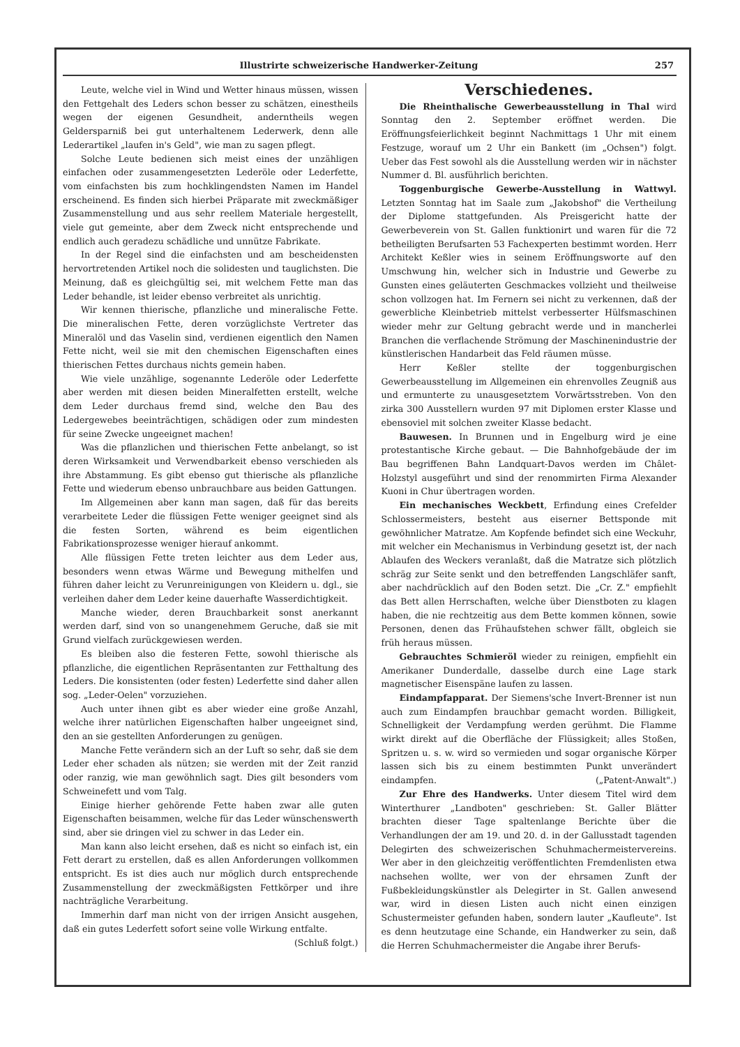Illustrirte schweizerische Handwerker-Zeitung 257
Leute, welche viel in Wind und Wetter hinaus müssen, wissen den Fettgehalt des Leders schon besser zu schätzen, einestheils wegen der eigenen Gesundheit, anderntheils wegen Geldersparniß bei gut unterhaltenem Lederwerk, denn alle Lederartikel „laufen in's Geld", wie man zu sagen pflegt.
Solche Leute bedienen sich meist eines der unzähligen einfachen oder zusammengesetzten Lederöle oder Lederfette, vom einfachsten bis zum hochklingendsten Namen im Handel erscheinend. Es finden sich hierbei Präparate mit zweckmäßiger Zusammenstellung und aus sehr reellem Materiale hergestellt, viele gut gemeinte, aber dem Zweck nicht entsprechende und endlich auch geradezu schädliche und unnütze Fabrikate.
In der Regel sind die einfachsten und am bescheidensten hervortretenden Artikel noch die solidesten und tauglichsten. Die Meinung, daß es gleichgültig sei, mit welchem Fette man das Leder behandle, ist leider ebenso verbreitet als unrichtig.
Wir kennen thierische, pflanzliche und mineralische Fette. Die mineralischen Fette, deren vorzüglichste Vertreter das Mineralöl und das Vaselin sind, verdienen eigentlich den Namen Fette nicht, weil sie mit den chemischen Eigenschaften eines thierischen Fettes durchaus nichts gemein haben.
Wie viele unzählige, sogenannte Lederöle oder Lederfette aber werden mit diesen beiden Mineralfetten erstellt, welche dem Leder durchaus fremd sind, welche den Bau des Ledergewebes beeinträchtigen, schädigen oder zum mindesten für seine Zwecke ungeeignet machen!
Was die pflanzlichen und thierischen Fette anbelangt, so ist deren Wirksamkeit und Verwendbarkeit ebenso verschieden als ihre Abstammung. Es gibt ebenso gut thierische als pflanzliche Fette und wiederum ebenso unbrauchbare aus beiden Gattungen.
Im Allgemeinen aber kann man sagen, daß für das bereits verarbeitete Leder die flüssigen Fette weniger geeignet sind als die festen Sorten, während es beim eigentlichen Fabrikationsprozesse weniger hierauf ankommt.
Alle flüssigen Fette treten leichter aus dem Leder aus, besonders wenn etwas Wärme und Bewegung mithelfen und führen daher leicht zu Verunreinigungen von Kleidern u. dgl., sie verleihen daher dem Leder keine dauerhafte Wasserdichtigkeit.
Manche wieder, deren Brauchbarkeit sonst anerkannt werden darf, sind von so unangenehmem Geruche, daß sie mit Grund vielfach zurückgewiesen werden.
Es bleiben also die festeren Fette, sowohl thierische als pflanzliche, die eigentlichen Repräsentanten zur Fetthaltung des Leders. Die konsistenten (oder festen) Lederfette sind daher allen sog. „Leder-Oelen" vorzuziehen.
Auch unter ihnen gibt es aber wieder eine große Anzahl, welche ihrer natürlichen Eigenschaften halber ungeeignet sind, den an sie gestellten Anforderungen zu genügen.
Manche Fette verändern sich an der Luft so sehr, daß sie dem Leder eher schaden als nützen; sie werden mit der Zeit ranzid oder ranzig, wie man gewöhnlich sagt. Dies gilt besonders vom Schweinefett und vom Talg.
Einige hierher gehörende Fette haben zwar alle guten Eigenschaften beisammen, welche für das Leder wünschenswerth sind, aber sie dringen viel zu schwer in das Leder ein.
Man kann also leicht ersehen, daß es nicht so einfach ist, ein Fett derart zu erstellen, daß es allen Anforderungen vollkommen entspricht. Es ist dies auch nur möglich durch entsprechende Zusammenstellung der zweckmäßigsten Fettkörper und ihre nachträgliche Verarbeitung.
Immerhin darf man nicht von der irrigen Ansicht ausgehen, daß ein gutes Lederfett sofort seine volle Wirkung entfalte. (Schluß folgt.)
Verschiedenes.
Die Rheinthalische Gewerbeausstellung in Thal wird Sonntag den 2. September eröffnet werden. Die Eröffnungsfeierlichkeit beginnt Nachmittags 1 Uhr mit einem Festzuge, worauf um 2 Uhr ein Bankett (im „Ochsen") folgt. Ueber das Fest sowohl als die Ausstellung werden wir in nächster Nummer d. Bl. ausführlich berichten.
Toggenburgische Gewerbe-Ausstellung in Wattwyl. Letzten Sonntag hat im Saale zum „Jakobshof" die Vertheilung der Diplome stattgefunden. Als Preisgericht hatte der Gewerbeverein von St. Gallen funktionirt und waren für die 72 betheiligten Berufsarten 53 Fachexperten bestimmt worden. Herr Architekt Keßler wies in seinem Eröffnungsworte auf den Umschwung hin, welcher sich in Industrie und Gewerbe zu Gunsten eines geläuterten Geschmackes vollzieht und theilweise schon vollzogen hat. Im Fernern sei nicht zu verkennen, daß der gewerbliche Kleinbetrieb mittelst verbesserter Hülfsmaschinen wieder mehr zur Geltung gebracht werde und in mancherlei Branchen die verflachende Strömung der Maschinenindustrie der künstlerischen Handarbeit das Feld räumen müsse.
Herr Keßler stellte der toggenburgischen Gewerbeausstellung im Allgemeinen ein ehrenvolles Zeugniß aus und ermunterte zu unausgesetztem Vorwärtsstreben. Von den zirka 300 Ausstellern wurden 97 mit Diplomen erster Klasse und ebensoviel mit solchen zweiter Klasse bedacht.
Bauwesen. In Brunnen und in Engelburg wird je eine protestantische Kirche gebaut. — Die Bahnhofgebäude der im Bau begriffenen Bahn Landquart-Davos werden im Châlet-Holzstyl ausgeführt und sind der renommirten Firma Alexander Kuoni in Chur übertragen worden.
Ein mechanisches Weckbett, Erfindung eines Crefelder Schlossermeisters, besteht aus eiserner Bettsponde mit gewöhnlicher Matratze. Am Kopfende befindet sich eine Weckuhr, mit welcher ein Mechanismus in Verbindung gesetzt ist, der nach Ablaufen des Weckers veranlaßt, daß die Matratze sich plötzlich schräg zur Seite senkt und den betreffenden Langschläfer sanft, aber nachdrücklich auf den Boden setzt. Die „Cr. Z." empfiehlt das Bett allen Herrschaften, welche über Dienstboten zu klagen haben, die nie rechtzeitig aus dem Bette kommen können, sowie Personen, denen das Frühaufstehen schwer fällt, obgleich sie früh heraus müssen.
Gebrauchtes Schmieröl wieder zu reinigen, empfiehlt ein Amerikaner Dunderdalle, dasselbe durch eine Lage stark magnetischer Eisenspäne laufen zu lassen.
Eindampfapparat. Der Siemens'sche Invert-Brenner ist nun auch zum Eindampfen brauchbar gemacht worden. Billigkeit, Schnelligkeit der Verdampfung werden gerühmt. Die Flamme wirkt direkt auf die Oberfläche der Flüssigkeit; alles Stoßen, Spritzen u. s. w. wird so vermieden und sogar organische Körper lassen sich bis zu einem bestimmten Punkt unverändert eindampfen. („Patent-Anwalt".)
Zur Ehre des Handwerks. Unter diesem Titel wird dem Winterthurer „Landboten" geschrieben: St. Galler Blätter brachten dieser Tage spaltenlange Berichte über die Verhandlungen der am 19. und 20. d. in der Gallusstadt tagenden Delegirten des schweizerischen Schuhmachermeistervereins. Wer aber in den gleichzeitig veröffentlichten Fremdenlisten etwa nachsehen wollte, wer von der ehrsamen Zunft der Fußbekleidungskünstler als Delegirter in St. Gallen anwesend war, wird in diesen Listen auch nicht einen einzigen Schustermeister gefunden haben, sondern lauter „Kaufleute". Ist es denn heutzutage eine Schande, ein Handwerker zu sein, daß die Herren Schuhmachermeister die Angabe ihrer Berufs-